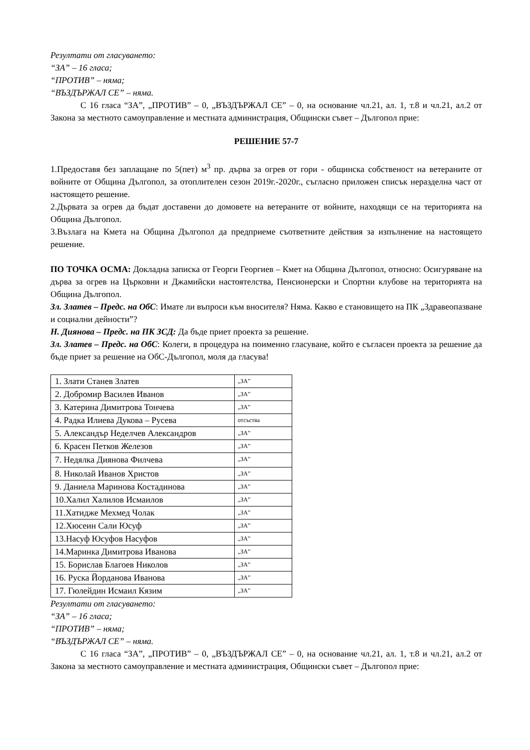Резултати от гласуването:
“ЗА” – 16 гласа;
“ПРОТИВ” – няма;
“ВЪЗДЪРЖАЛ СЕ” – няма.
С 16 гласа “ЗА”, „ПРОТИВ” – 0, „ВЪЗДЪРЖАЛ СЕ” – 0, на основание чл.21, ал. 1, т.8 и чл.21, ал.2 от Закона за местното самоуправление и местната администрация, Общински съвет – Дългопол прие:
РЕШЕНИЕ 57-7
1.Предоставя без заплащане по 5(пет) м<sup>3</sup> пр. дърва за огрев от гори - общинска собственост на ветераните от войните от Община Дългопол, за отоплителен сезон 2019г.-2020г., съгласно приложен списък неразделна част от настоящето решение.
2.Дървата за огрев да бъдат доставени до домовете на ветераните от войните, находящи се на територията на Община Дългопол.
3.Възлага на Кмета на Община Дългопол да предприеме съответните действия за изпълнение на настоящето решение.
ПО ТОЧКА ОСМА: Докладна записка от Георги Георгиев – Кмет на Община Дългопол, относно: Осигуряване на дърва за огрев на Църковни и Джамийски настоятелства, Пенсионерски и Спортни клубове на територията на Община Дългопол.
Зл. Златев – Предс. на ОбС: Имате ли въпроси към вносителя? Няма. Какво е становището на ПК „Здравеопазване и социални дейности”?
Н. Диянова – Предс. на ПК ЗСД: Да бъде приет проекта за решение.
Зл. Златев – Предс. на ОбС: Колеги, в процедура на поименно гласуване, който е съгласен проекта за решение да бъде приет за решение на ОбС-Дългопол, моля да гласува!
| 1. Злати Станев Златев | „ЗА” |
| 2. Добромир Василев Иванов | „ЗА” |
| 3. Катерина Димитрова Тончева | „ЗА” |
| 4. Радка Илиева Дукова – Русева | отсъства |
| 5. Александър Неделчев Александров | „ЗА” |
| 6. Красен Петков Железов | „ЗА” |
| 7. Недялка Диянова Филчева | „ЗА” |
| 8. Николай Иванов Христов | „ЗА” |
| 9. Даниела Маринова Костадинова | „ЗА” |
| 10.Халил Халилов Исмаилов | „ЗА” |
| 11.Хатидже Мехмед Чолак | „ЗА” |
| 12.Хюсеин Сали Юсуф | „ЗА” |
| 13.Насуф Юсуфов Насуфов | „ЗА” |
| 14.Маринка Димитрова Иванова | „ЗА” |
| 15. Борислав Благоев Николов | „ЗА” |
| 16. Руска Йорданова Иванова | „ЗА” |
| 17. Гюлейдин Исмаил Кязим | „ЗА” |
Резултати от гласуването:
“ЗА” – 16 гласа;
“ПРОТИВ” – няма;
“ВЪЗДЪРЖАЛ СЕ” – няма.
С 16 гласа “ЗА”, „ПРОТИВ” – 0, „ВЪЗДЪРЖАЛ СЕ” – 0, на основание чл.21, ал. 1, т.8 и чл.21, ал.2 от Закона за местното самоуправление и местната администрация, Общински съвет – Дългопол прие: